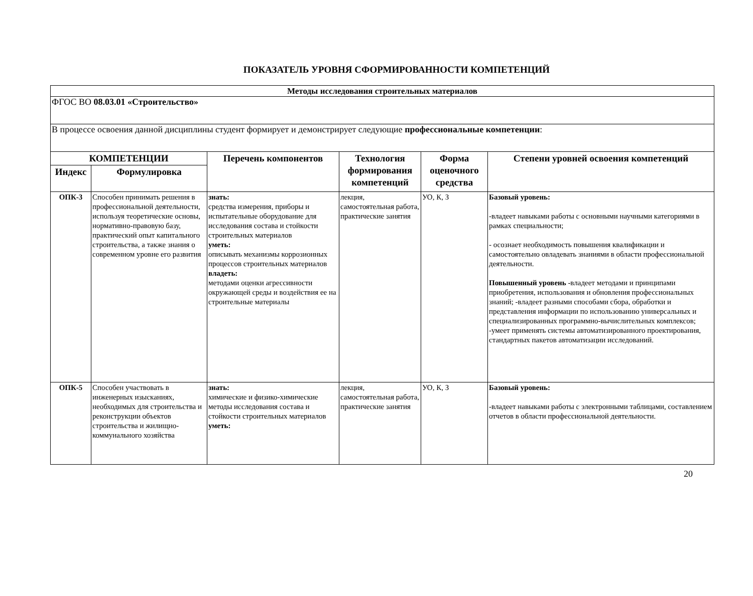ПОКАЗАТЕЛЬ УРОВНЯ СФОРМИРОВАННОСТИ КОМПЕТЕНЦИЙ
| Методы исследования строительных материалов | | | | | |
| ФГОС ВО 08.03.01 «Строительство» | | | | | |
| В процессе освоения данной дисциплины студент формирует и демонстрирует следующие профессиональные компетенции : | | | | | |
| КОМПЕТЕНЦИИ | | Перечень компонентов | Технология формирования компетенций | Форма оценочного средства | Степени уровней освоения компетенций |
| Индекс | Формулировка | | | | |
| ОПК-3 | Способен принимать решения в профессиональной деятельности, используя теоретические основы, нормативно-правовую базу, практический опыт капитального строительства, а также знания о современном уровне его развития | знать: средства измерения, приборы и испытательные оборудование для исследования состава и стойкости строительных материалов уметь: описывать механизмы коррозионных процессов строительных материалов владеть: методами оценки агрессивности окружающей среды и воздействия ее на строительные материалы | лекция, самостоятельная работа, практические занятия | УО, К, З | Базовый уровень: -владеет навыками работы с основными научными категориями в рамках специальности; - осознает необходимость повышения квалификации и самостоятельно овладевать знаниями в области профессиональной деятельности. Повышенный уровень -владеет методами и принципами приобретения, использования и обновления профессиональных знаний; -владеет разными способами сбора, обработки и представления информации по использованию универсальных и специализированных программно-вычислительных комплексов; -умеет применять системы автоматизированного проектирования, стандартных пакетов автоматизации исследований. |
| ОПК-5 | Способен участвовать в инженерных изысканиях, необходимых для строительства и реконструкции объектов строительства и жилищно-коммунального хозяйства | знать: химические и физико-химические методы исследования состава и стойкости строительных материалов уметь: | лекция, самостоятельная работа, практические занятия | УО, К, З | Базовый уровень: -владеет навыками работы с электронными таблицами, составлением отчетов в области профессиональной деятельности. |
20